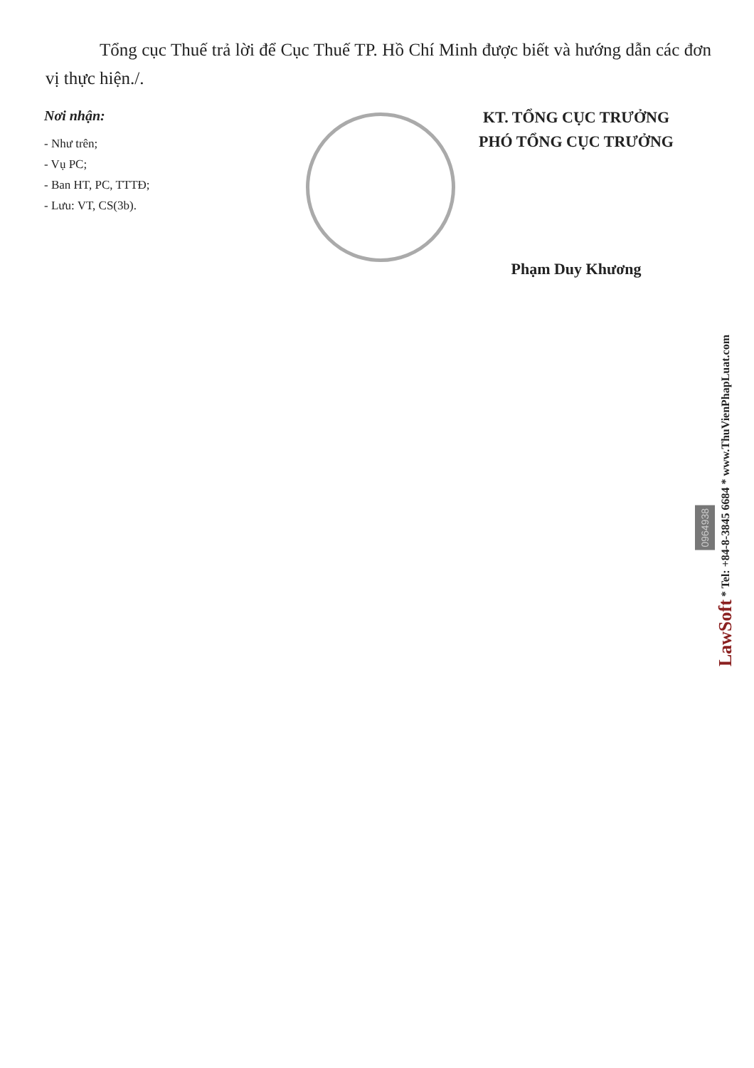Tổng cục Thuế trả lời để Cục Thuế TP. Hồ Chí Minh được biết và hướng dẫn các đơn vị thực hiện./.
Nơi nhận:
- Như trên;
- Vụ PC;
- Ban HT, PC, TTTĐ;
- Lưu: VT, CS(3b).
KT. TỔNG CỤC TRƯỞNG
PHÓ TỔNG CỤC TRƯỞNG
Phạm Duy Khương
0964938
LawSoft * Tel: +84-8-3845 6684 * www.ThuVienPhapLuat.com